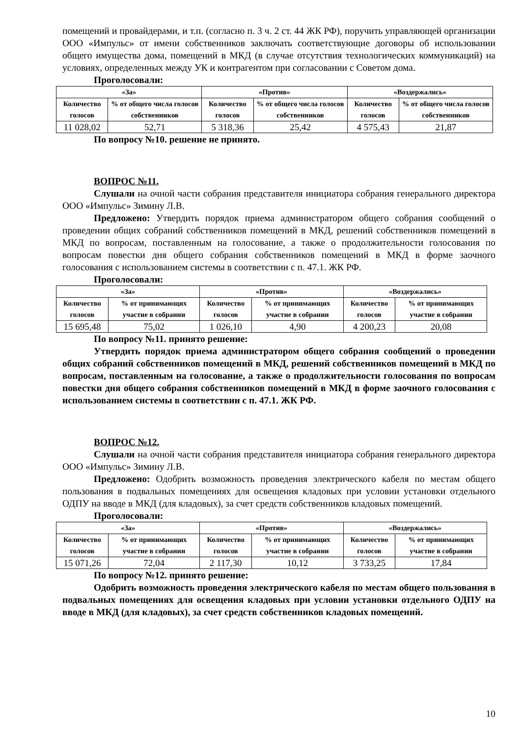помещений и провайдерами, и т.п. (согласно п. 3 ч. 2 ст. 44 ЖК РФ), поручить управляющей организации ООО «Импульс» от имени собственников заключать соответствующие договоры об использовании общего имущества дома, помещений в МКД (в случае отсутствия технологических коммуникаций) на условиях, определенных между УК и контрагентом при согласовании с Советом дома.
Проголосовали:
| «За» | | «Против» | | «Воздержались» | |
| --- | --- | --- | --- | --- | --- |
| Количество голосов | % от общего числа голосов собственников | Количество голосов | % от общего числа голосов собственников | Количество голосов | % от общего числа голосов собственников |
| 11 028,02 | 52,71 | 5 318,36 | 25,42 | 4 575,43 | 21,87 |
По вопросу №10. решение не принято.
ВОПРОС №11.
Слушали на очной части собрания представителя инициатора собрания генерального директора ООО «Импульс» Зимину Л.В.
Предложено: Утвердить порядок приема администратором общего собрания сообщений о проведении общих собраний собственников помещений в МКД, решений собственников помещений в МКД по вопросам, поставленным на голосование, а также о продолжительности голосования по вопросам повестки дня общего собрания собственников помещений в МКД в форме заочного голосования с использованием системы в соответствии с п. 47.1. ЖК РФ.
Проголосовали:
| «За» | | «Против» | | «Воздержались» | |
| --- | --- | --- | --- | --- | --- |
| Количество голосов | % от принимающих участие в собрании | Количество голосов | % от принимающих участие в собрании | Количество голосов | % от принимающих участие в собрании |
| 15 695,48 | 75,02 | 1 026,10 | 4,90 | 4 200,23 | 20,08 |
По вопросу №11. принято решение:
Утвердить порядок приема администратором общего собрания сообщений о проведении общих собраний собственников помещений в МКД, решений собственников помещений в МКД по вопросам, поставленным на голосование, а также о продолжительности голосования по вопросам повестки дня общего собрания собственников помещений в МКД в форме заочного голосования с использованием системы в соответствии с п. 47.1. ЖК РФ.
ВОПРОС №12.
Слушали на очной части собрания представителя инициатора собрания генерального директора ООО «Импульс» Зимину Л.В.
Предложено: Одобрить возможность проведения электрического кабеля по местам общего пользования в подвальных помещениях для освещения кладовых при условии установки отдельного ОДПУ на вводе в МКД (для кладовых), за счет средств собственников кладовых помещений.
Проголосовали:
| «За» | | «Против» | | «Воздержались» | |
| --- | --- | --- | --- | --- | --- |
| Количество голосов | % от принимающих участие в собрании | Количество голосов | % от принимающих участие в собрании | Количество голосов | % от принимающих участие в собрании |
| 15 071,26 | 72,04 | 2 117,30 | 10,12 | 3 733,25 | 17,84 |
По вопросу №12. принято решение:
Одобрить возможность проведения электрического кабеля по местам общего пользования в подвальных помещениях для освещения кладовых при условии установки отдельного ОДПУ на вводе в МКД (для кладовых), за счет средств собственников кладовых помещений.
10